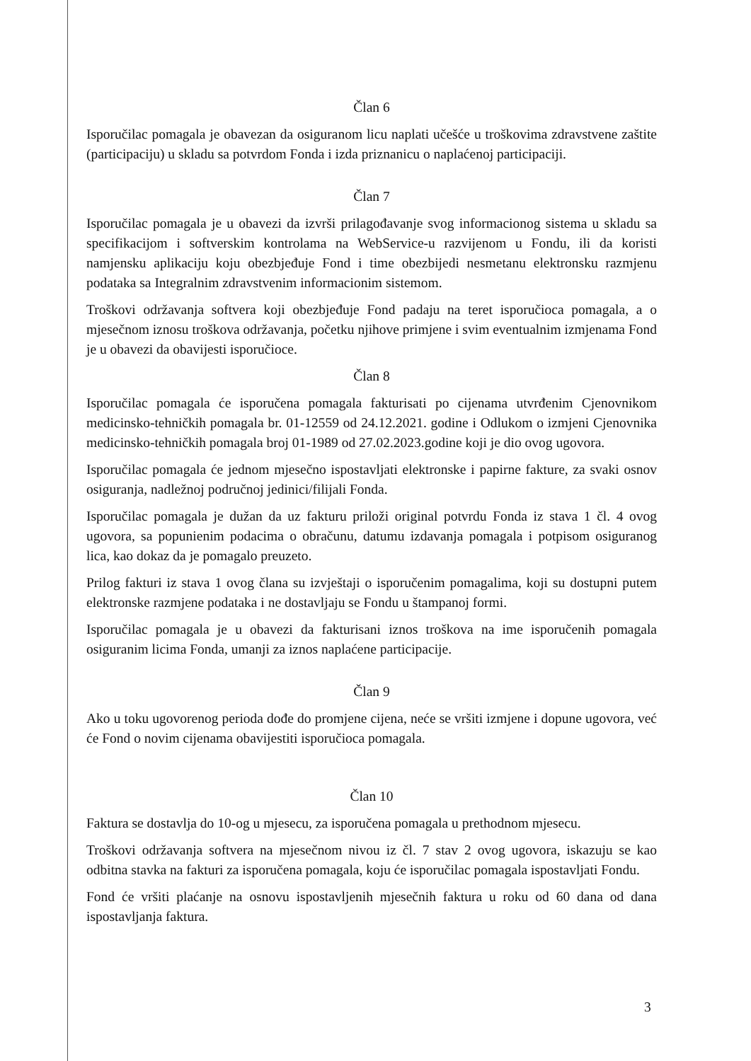Član 6
Isporučilac pomagala je obavezan da osiguranom licu naplati učešće u troškovima zdravstvene zaštite (participaciju) u skladu sa potvrdom Fonda i izda priznanicu o naplaćenoj participaciji.
Član 7
Isporučilac pomagala je u obavezi da izvrši prilagođavanje svog informacionog sistema u skladu sa specifikacijom i softverskim kontrolama na WebService-u razvijenom u Fondu, ili da koristi namjensku aplikaciju koju obezbjeđuje Fond i time obezbijedi nesmetanu elektronsku razmjenu podataka sa Integralnim zdravstvenim informacionim sistemom.
Troškovi održavanja softvera koji obezbjeđuje Fond padaju na teret isporučioca pomagala, a o mjesečnom iznosu troškova održavanja, početku njihove primjene i svim eventualnim izmjenama Fond je u obavezi da obavijesti isporučioce.
Član 8
Isporučilac pomagala će isporučena pomagala fakturisati po cijenama utvrđenim Cjenovnikom medicinsko-tehničkih pomagala br. 01-12559 od 24.12.2021. godine i Odlukom o izmjeni Cjenovnika medicinsko-tehničkih pomagala broj 01-1989 od 27.02.2023.godine koji je dio ovog ugovora.
Isporučilac pomagala će jednom mjesečno ispostavljati elektronske i papirne fakture, za svaki osnov osiguranja, nadležnoj područnoj jedinici/filijali Fonda.
Isporučilac pomagala je dužan da uz fakturu priloži original potvrdu Fonda iz stava 1 čl. 4 ovog ugovora, sa popunienim podacima o obračunu, datumu izdavanja pomagala i potpisom osiguranog lica, kao dokaz da je pomagalo preuzeto.
Prilog fakturi iz stava 1 ovog člana su izvještaji o isporučenim pomagalima, koji su dostupni putem elektronske razmjene podataka i ne dostavljaju se Fondu u štampanoj formi.
Isporučilac pomagala je u obavezi da fakturisani iznos troškova na ime isporučenih pomagala osiguranim licima Fonda, umanji za iznos naplaćene participacije.
Član 9
Ako u toku ugovorenog perioda dođe do promjene cijena, neće se vršiti izmjene i dopune ugovora, već će Fond o novim cijenama obavijestiti isporučioca pomagala.
Član 10
Faktura se dostavlja do 10-og u mjesecu, za isporučena pomagala u prethodnom mjesecu.
Troškovi održavanja softvera na mjesečnom nivou iz čl. 7 stav 2 ovog ugovora, iskazuju se kao odbitna stavka na fakturi za isporučena pomagala, koju će isporučilac pomagala ispostavljati Fondu.
Fond će vršiti plaćanje na osnovu ispostavljenih mjesečnih faktura u roku od 60 dana od dana ispostavljanja faktura.
3